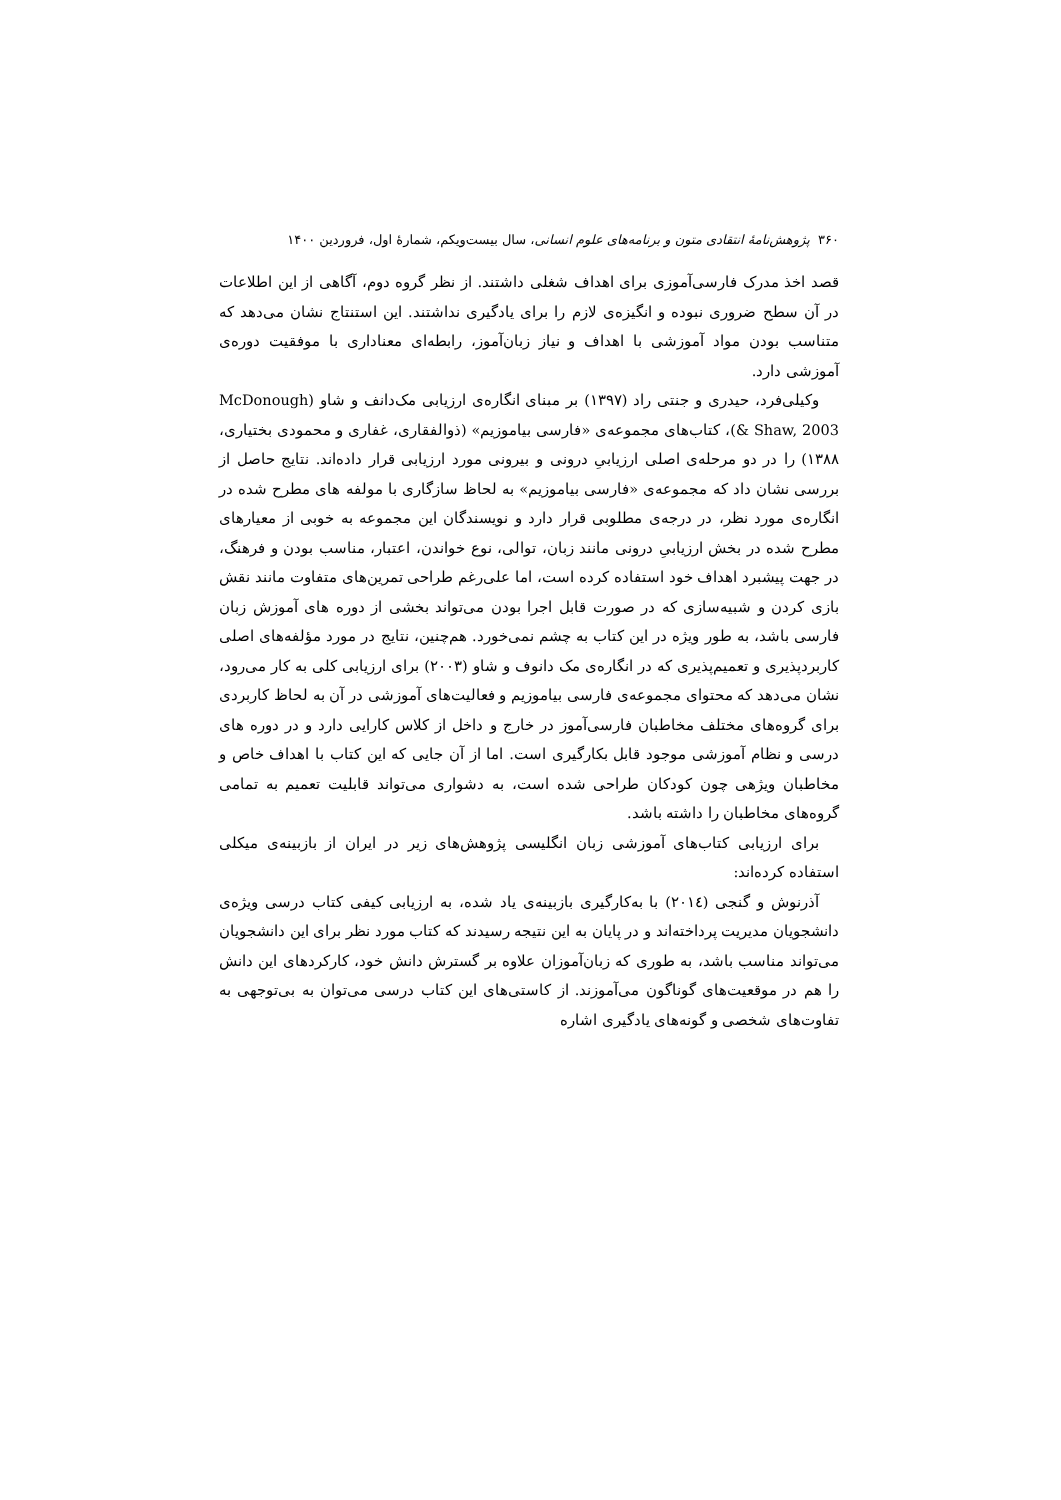۳۶۰ پژوهش‌نامهٔ انتقادی متون و برنامه‌های علوم انسانی، سال بیست‌ویکم، شمارهٔ اول، فروردین ۱۴۰۰
قصد اخذ مدرک فارسی‌آموزی برای اهداف شغلی داشتند. از نظر گروه دوم، آگاهی از این اطلاعات در آن سطح ضروری نبوده و انگیزه‌ی لازم را برای یادگیری نداشتند. این استنتاج نشان می‌دهد که متناسب بودن مواد آموزشی با اهداف و نیاز زبان‌آموز، رابطه‌ای معناداری با موفقیت دوره‌ی آموزشی دارد.
وکیلی‌فرد، حیدری و جنتی راد (۱۳۹۷) بر مبنای انگاره‌ی ارزیابی مک‌دانف و شاو (McDonough & Shaw, 2003)، کتاب‌های مجموعه‌ی «فارسی بیاموزیم» (ذوالفقاری، غفاری و محمودی بختیاری، ۱۳۸۸) را در دو مرحله‌ی اصلی ارزیابیِ درونی و بیرونی مورد ارزیابی قرار داده‌اند. نتایج حاصل از بررسی نشان داد که مجموعه‌ی «فارسی بیاموزیم» به لحاظ سازگاری با مولفه های مطرح شده در انگاره‌ی مورد نظر، در درجه‌ی مطلوبی قرار دارد و نویسندگان این مجموعه به خوبی از معیارهای مطرح شده در بخش ارزیابیِ درونی مانند زبان، توالی، نوع خواندن، اعتبار، مناسب بودن و فرهنگ، در جهت پیشبرد اهداف خود استفاده کرده است، اما علی‌رغم طراحی تمرین‌های متفاوت مانند نقش بازی کردن و شبیه‌سازی که در صورت قابل اجرا بودن می‌تواند بخشی از دوره های آموزش زبان فارسی باشد، به طور ویژه در این کتاب به چشم نمی‌خورد. هم‌چنین، نتایج در مورد مؤلفه‌های اصلی کاربردپذیری و تعمیم‌پذیری که در انگاره‌ی مک دانوف و شاو (۲۰۰۳) برای ارزیابی کلی به کار می‌رود، نشان می‌دهد که محتوای مجموعه‌ی فارسی بیاموزیم و فعالیت‌های آموزشی در آن به لحاظ کاربردی برای گروه‌های مختلف مخاطبان فارسی‌آموز در خارج و داخل از کلاس کارایی دارد و در دوره های درسی و نظام آموزشی موجود قابل بکارگیری است. اما از آن جایی که این کتاب با اهداف خاص و مخاطبان ویژهی چون کودکان طراحی شده است، به دشواری می‌تواند قابلیت تعمیم به تمامی گروه‌های مخاطبان را داشته باشد.
برای ارزیابی کتاب‌های آموزشی زبان انگلیسی پژوهش‌های زیر در ایران از بازبینه‌ی میکلی استفاده کرده‌اند:
آذرنوش و گنجی (۲۰۱٤) با به‌کارگیری بازبینه‌ی یاد شده، به ارزیابی کیفی کتاب درسی ویژه‌ی دانشجویان مدیریت پرداخته‌اند و در پایان به این نتیجه رسیدند که کتاب مورد نظر برای این دانشجویان می‌تواند مناسب باشد، به طوری که زبان‌آموزان علاوه بر گسترش دانش خود، کارکردهای این دانش را هم در موقعیت‌های گوناگون می‌آموزند. از کاستی‌های این کتاب درسی می‌توان به بی‌توجهی به تفاوت‌های شخصی و گونه‌های یادگیری اشاره